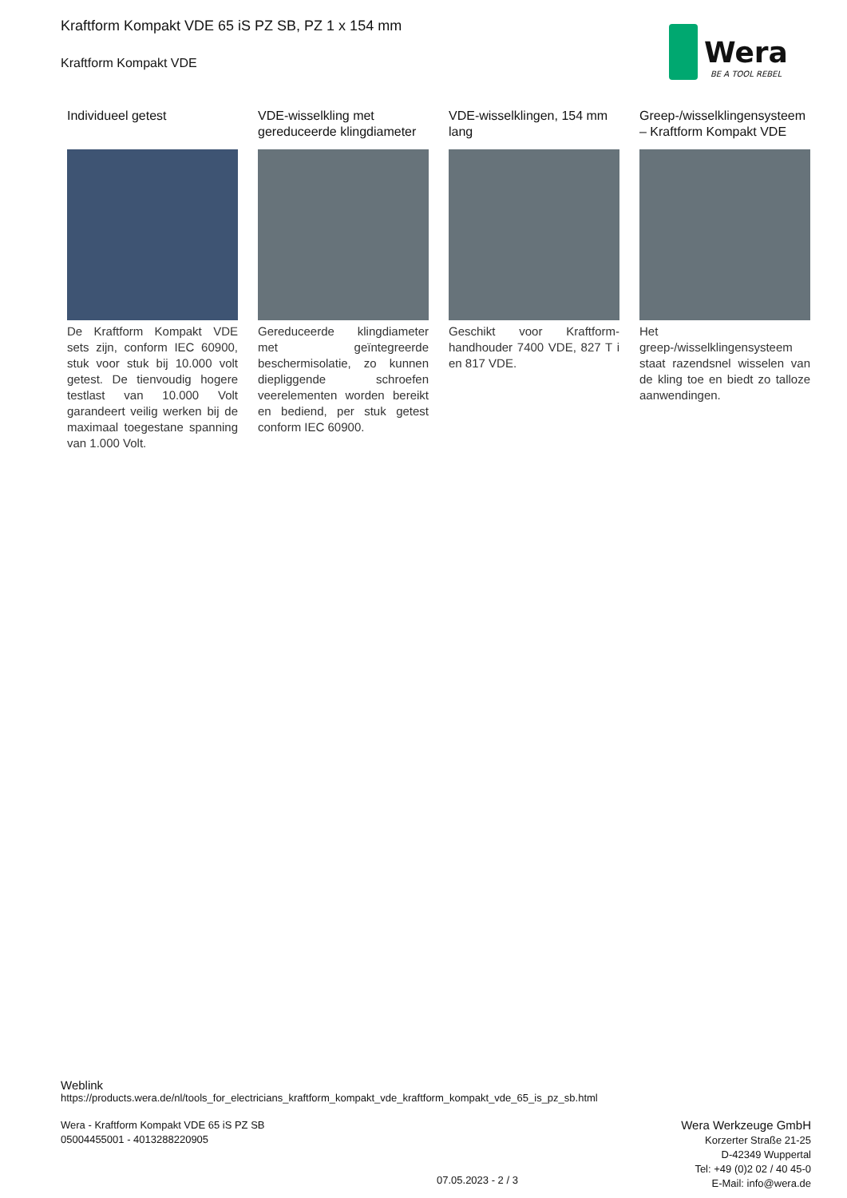Kraftform Kompakt VDE 65 iS PZ SB, PZ 1 x 154 mm
Kraftform Kompakt VDE
Wera
BE A TOOL REBEL
Individueel getest
De Kraftform Kompakt VDE sets zijn, conform IEC 60900, stuk voor stuk bij 10.000 volt getest. De tienvoudig hogere testlast van 10.000 Volt garandeert veilig werken bij de maximaal toegestane spanning van 1.000 Volt.
VDE-wisselkling met gereduceerde klingdiameter
Gereduceerde klingdiameter met geïntegreerde beschermisolatie, zo kunnen diepliggende schroefen veerelementen worden bereikt en bediend, per stuk getest conform IEC 60900.
VDE-wisselklingen, 154 mm lang
Geschikt voor Kraftform-handhouder 7400 VDE, 827 T i en 817 VDE.
Greep-/wisselklingensysteem – Kraftform Kompakt VDE
Het greep-/wisselklingensysteem staat razendsnel wisselen van de kling toe en biedt zo talloze aanwendingen.
Weblink
https://products.wera.de/nl/tools_for_electricians_kraftform_kompakt_vde_kraftform_kompakt_vde_65_is_pz_sb.html
Wera - Kraftform Kompakt VDE 65 iS PZ SB
05004455001 - 4013288220905
Wera Werkzeuge GmbH
Korzerter Straße 21-25
D-42349 Wuppertal
Tel: +49 (0)2 02 / 40 45-0
E-Mail: info@wera.de
07.05.2023 - 2 / 3